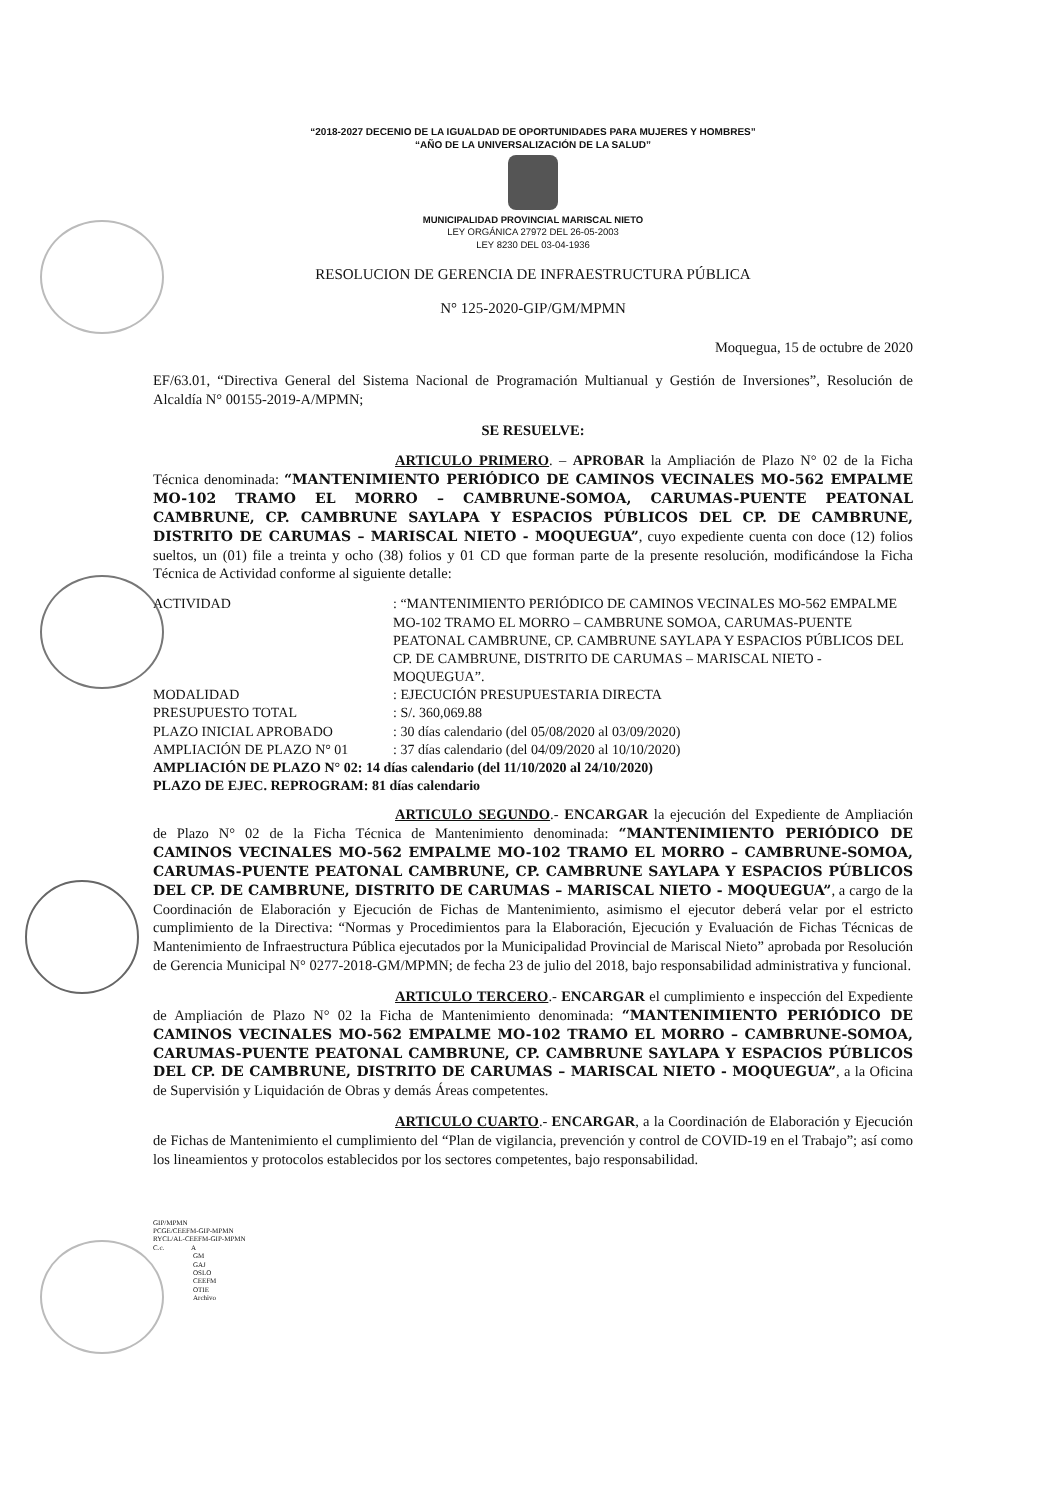“2018-2027 DECENIO DE LA IGUALDAD DE OPORTUNIDADES PARA MUJERES Y HOMBRES”
“AÑO DE LA UNIVERSALIZACIÓN DE LA SALUD”
MUNICIPALIDAD PROVINCIAL MARISCAL NIETO
LEY ORGÁNICA 27972 DEL 26-05-2003
LEY 8230 DEL 03-04-1936
RESOLUCION DE GERENCIA DE INFRAESTRUCTURA PÚBLICA
N° 125-2020-GIP/GM/MPMN
Moquegua, 15 de octubre de 2020
EF/63.01, “Directiva General del Sistema Nacional de Programación Multianual y Gestión de Inversiones”, Resolución de Alcaldía N° 00155-2019-A/MPMN;
SE RESUELVE:
ARTICULO PRIMERO. – APROBAR la Ampliación de Plazo N° 02 de la Ficha Técnica denominada: “MANTENIMIENTO PERIÓDICO DE CAMINOS VECINALES MO-562 EMPALME MO-102 TRAMO EL MORRO – CAMBRUNE-SOMOA, CARUMAS-PUENTE PEATONAL CAMBRUNE, CP. CAMBRUNE SAYLAPA Y ESPACIOS PÚBLICOS DEL CP. DE CAMBRUNE, DISTRITO DE CARUMAS – MARISCAL NIETO - MOQUEGUA”, cuyo expediente cuenta con doce (12) folios sueltos, un (01) file a treinta y ocho (38) folios y 01 CD que forman parte de la presente resolución, modificándose la Ficha Técnica de Actividad conforme al siguiente detalle:
| ACTIVIDAD | : “MANTENIMIENTO PERIÓDICO DE CAMINOS VECINALES MO-562 EMPALME MO-102 TRAMO EL MORRO – CAMBRUNE SOMOA, CARUMAS-PUENTE PEATONAL CAMBRUNE, CP. CAMBRUNE SAYLAPA Y ESPACIOS PÚBLICOS DEL CP. DE CAMBRUNE, DISTRITO DE CARUMAS – MARISCAL NIETO - MOQUEGUA”. |
| MODALIDAD | : EJECUCIÓN PRESUPUESTARIA DIRECTA |
| PRESUPUESTO TOTAL | : S/. 360,069.88 |
| PLAZO INICIAL APROBADO | : 30 días calendario (del 05/08/2020 al 03/09/2020) |
| AMPLIACIÓN DE PLAZO N° 01 | : 37 días calendario (del 04/09/2020 al 10/10/2020) |
| AMPLIACIÓN DE PLAZO N° 02: 14 días calendario (del 11/10/2020 al 24/10/2020) | |
| PLAZO DE EJEC. REPROGRAM: 81 días calendario | |
ARTICULO SEGUNDO.- ENCARGAR la ejecución del Expediente de Ampliación de Plazo N° 02 de la Ficha Técnica de Mantenimiento denominada: “MANTENIMIENTO PERIÓDICO DE CAMINOS VECINALES MO-562 EMPALME MO-102 TRAMO EL MORRO – CAMBRUNE-SOMOA, CARUMAS-PUENTE PEATONAL CAMBRUNE, CP. CAMBRUNE SAYLAPA Y ESPACIOS PÚBLICOS DEL CP. DE CAMBRUNE, DISTRITO DE CARUMAS – MARISCAL NIETO - MOQUEGUA”, a cargo de la Coordinación de Elaboración y Ejecución de Fichas de Mantenimiento, asimismo el ejecutor deberá velar por el estricto cumplimiento de la Directiva: “Normas y Procedimientos para la Elaboración, Ejecución y Evaluación de Fichas Técnicas de Mantenimiento de Infraestructura Pública ejecutados por la Municipalidad Provincial de Mariscal Nieto” aprobada por Resolución de Gerencia Municipal N° 0277-2018-GM/MPMN; de fecha 23 de julio del 2018, bajo responsabilidad administrativa y funcional.
ARTICULO TERCERO.- ENCARGAR el cumplimiento e inspección del Expediente de Ampliación de Plazo N° 02 la Ficha de Mantenimiento denominada: “MANTENIMIENTO PERIÓDICO DE CAMINOS VECINALES MO-562 EMPALME MO-102 TRAMO EL MORRO – CAMBRUNE-SOMOA, CARUMAS-PUENTE PEATONAL CAMBRUNE, CP. CAMBRUNE SAYLAPA Y ESPACIOS PÚBLICOS DEL CP. DE CAMBRUNE, DISTRITO DE CARUMAS – MARISCAL NIETO - MOQUEGUA”, a la Oficina de Supervisión y Liquidación de Obras y demás Áreas competentes.
ARTICULO CUARTO.- ENCARGAR, a la Coordinación de Elaboración y Ejecución de Fichas de Mantenimiento el cumplimiento del “Plan de vigilancia, prevención y control de COVID-19 en el Trabajo”; así como los lineamientos y protocolos establecidos por los sectores competentes, bajo responsabilidad.
GIP/MPMN
PCGE/CEEFM-GIP-MPMN
RYCL/AL-CEEFM-GIP-MPMN
C.c. A
GM
GAJ
OSLO
CEEFM
OTIE
Archivo